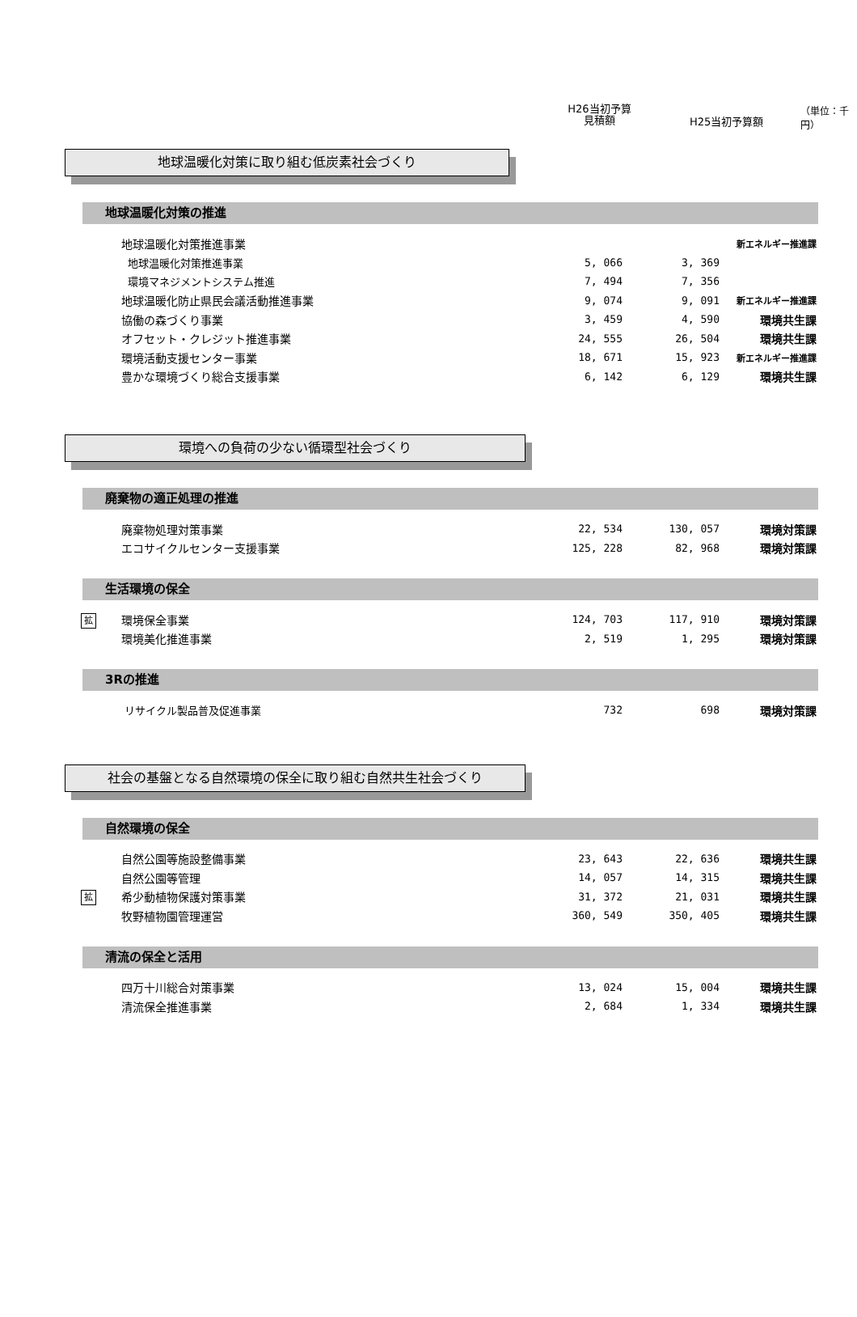H26当初予算
見積額
H25当初予算額
（単位：千円）
地球温暖化対策に取り組む低炭素社会づくり
地球温暖化対策の推進
| | 地球温暖化対策推進事業 | | | 新エネルギー推進課 |
| | 地球温暖化対策推進事業 | 5, 066 | 3, 369 | |
| | 環境マネジメントシステム推進 | 7, 494 | 7, 356 | |
| | 地球温暖化防止県民会議活動推進事業 | 9, 074 | 9, 091 | 新エネルギー推進課 |
| | 協働の森づくり事業 | 3, 459 | 4, 590 | 環境共生課 |
| | オフセット・クレジット推進事業 | 24, 555 | 26, 504 | 環境共生課 |
| | 環境活動支援センター事業 | 18, 671 | 15, 923 | 新エネルギー推進課 |
| | 豊かな環境づくり総合支援事業 | 6, 142 | 6, 129 | 環境共生課 |
環境への負荷の少ない循環型社会づくり
廃棄物の適正処理の推進
| | 廃棄物処理対策事業 | 22, 534 | 130, 057 | 環境対策課 |
| | エコサイクルセンター支援事業 | 125, 228 | 82, 968 | 環境対策課 |
生活環境の保全
| 拡 | 環境保全事業 | 124, 703 | 117, 910 | 環境対策課 |
| | 環境美化推進事業 | 2, 519 | 1, 295 | 環境対策課 |
3Rの推進
| | リサイクル製品普及促進事業 | 732 | 698 | 環境対策課 |
社会の基盤となる自然環境の保全に取り組む自然共生社会づくり
自然環境の保全
| | 自然公園等施設整備事業 | 23, 643 | 22, 636 | 環境共生課 |
| | 自然公園等管理 | 14, 057 | 14, 315 | 環境共生課 |
| 拡 | 希少動植物保護対策事業 | 31, 372 | 21, 031 | 環境共生課 |
| | 牧野植物園管理運営 | 360, 549 | 350, 405 | 環境共生課 |
清流の保全と活用
| | 四万十川総合対策事業 | 13, 024 | 15, 004 | 環境共生課 |
| | 清流保全推進事業 | 2, 684 | 1, 334 | 環境共生課 |